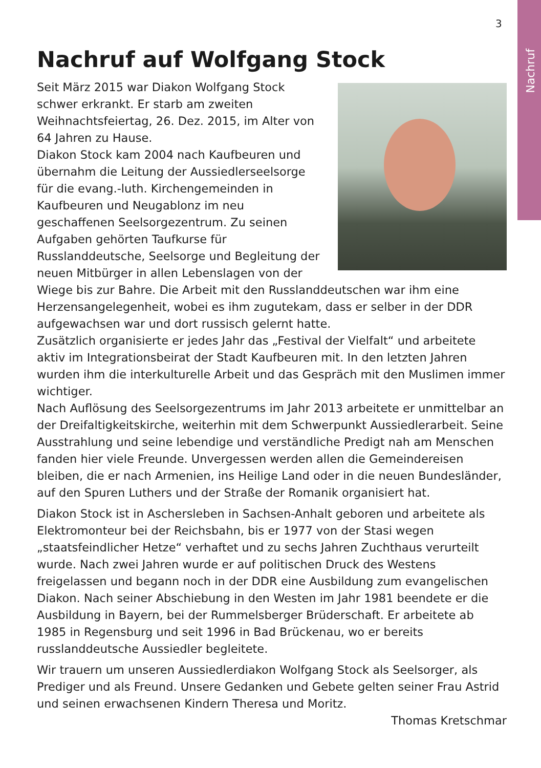Nachruf
3
Nachruf auf Wolfgang Stock
Seit März 2015 war Diakon Wolfgang Stock schwer erkrankt. Er starb am zweiten Weihnachtsfeiertag, 26. Dez. 2015, im Alter von 64 Jahren zu Hause.
Diakon Stock kam 2004 nach Kaufbeuren und übernahm die Leitung der Aussiedlerseelsorge für die evang.-luth. Kirchengemeinden in Kaufbeuren und Neugablonz im neu geschaffenen Seelsorgezentrum. Zu seinen Aufgaben gehörten Taufkurse für Russlanddeutsche, Seelsorge und Begleitung der neuen Mitbürger in allen Lebenslagen von der Wiege bis zur Bahre. Die Arbeit mit den Russlanddeutschen war ihm eine Herzensangelegenheit, wobei es ihm zugutekam, dass er selber in der DDR aufgewachsen war und dort russisch gelernt hatte.
Zusätzlich organisierte er jedes Jahr das „Festival der Vielfalt“ und arbeitete aktiv im Integrationsbeirat der Stadt Kaufbeuren mit. In den letzten Jahren wurden ihm die interkulturelle Arbeit und das Gespräch mit den Muslimen immer wichtiger.
Nach Auflösung des Seelsorgezentrums im Jahr 2013 arbeitete er unmittelbar an der Dreifaltigkeitskirche, weiterhin mit dem Schwerpunkt Aussiedlerarbeit. Seine Ausstrahlung und seine lebendige und verständliche Predigt nah am Menschen fanden hier viele Freunde. Unvergessen werden allen die Gemeindereisen bleiben, die er nach Armenien, ins Heilige Land oder in die neuen Bundesländer, auf den Spuren Luthers und der Straße der Romanik organisiert hat.
Diakon Stock ist in Aschersleben in Sachsen-Anhalt geboren und arbeitete als Elektromonteur bei der Reichsbahn, bis er 1977 von der Stasi wegen „staatsfeindlicher Hetze“ verhaftet und zu sechs Jahren Zuchthaus verurteilt wurde. Nach zwei Jahren wurde er auf politischen Druck des Westens freigelassen und begann noch in der DDR eine Ausbildung zum evangelischen Diakon. Nach seiner Abschiebung in den Westen im Jahr 1981 beendete er die Ausbildung in Bayern, bei der Rummelsberger Brüderschaft. Er arbeitete ab 1985 in Regensburg und seit 1996 in Bad Brückenau, wo er bereits russlanddeutsche Aussiedler begleitete.
Wir trauern um unseren Aussiedlerdiakon Wolfgang Stock als Seelsorger, als Prediger und als Freund. Unsere Gedanken und Gebete gelten seiner Frau Astrid und seinen erwachsenen Kindern Theresa und Moritz.
Thomas Kretschmar